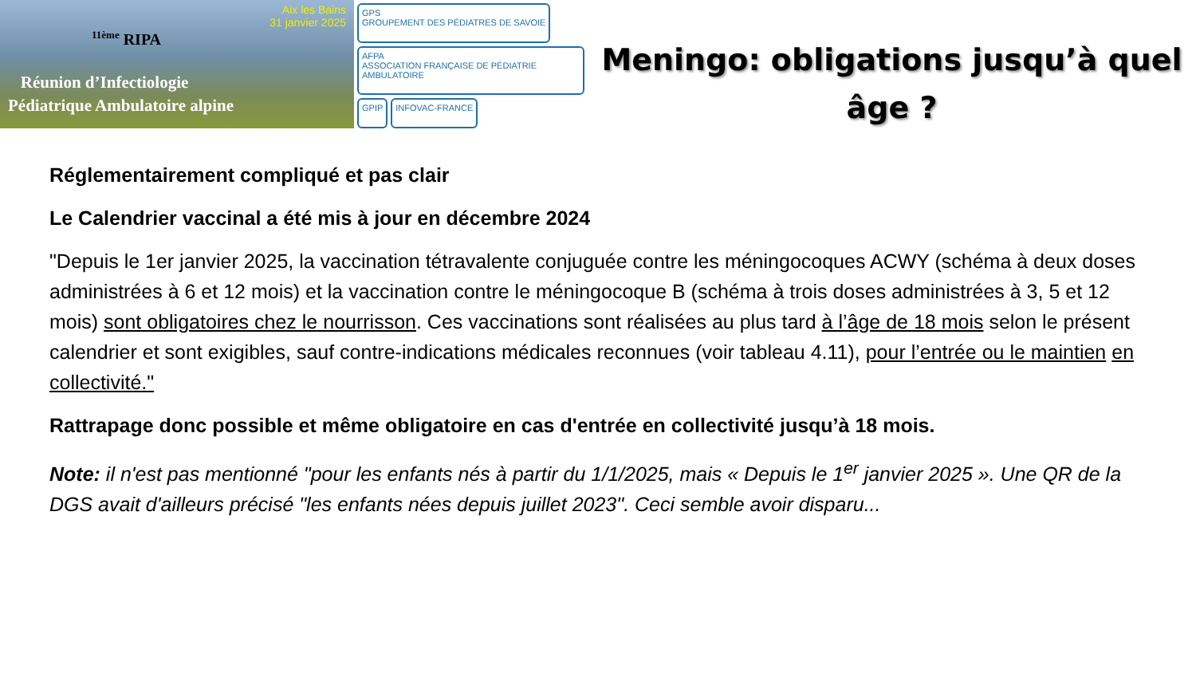Aix les Bains
31 janvier 2025
<sup>11ème</sup> RIPA
Réunion d’Infectiologie
Pédiatrique Ambulatoire alpine
GPS
GROUPEMENT DES PÉDIATRES DE SAVOIE
AFPA
ASSOCIATION FRANÇAISE DE PÉDIATRIE AMBULATOIRE
GPIP
INFOVAC-FRANCE
Meningo: obligations jusqu’à quel âge ?
Réglementairement compliqué et pas clair
Le Calendrier vaccinal a été mis à jour en décembre 2024
"Depuis le 1er janvier 2025, la vaccination tétravalente conjuguée contre les méningocoques ACWY (schéma à deux doses administrées à 6 et 12 mois) et la vaccination contre le méningocoque B (schéma à trois doses administrées à 3, 5 et 12 mois) sont obligatoires chez le nourrisson. Ces vaccinations sont réalisées au plus tard à l’âge de 18 mois selon le présent calendrier et sont exigibles, sauf contre-indications médicales reconnues (voir tableau 4.11), pour l’entrée ou le maintien en collectivité."
Rattrapage donc possible et même obligatoire en cas d'entrée en collectivité jusqu’à 18 mois.
Note: il n'est pas mentionné "pour les enfants nés à partir du 1/1/2025, mais « Depuis le 1<sup>er</sup> janvier 2025 ». Une QR de la DGS avait d'ailleurs précisé "les enfants nées depuis juillet 2023". Ceci semble avoir disparu...